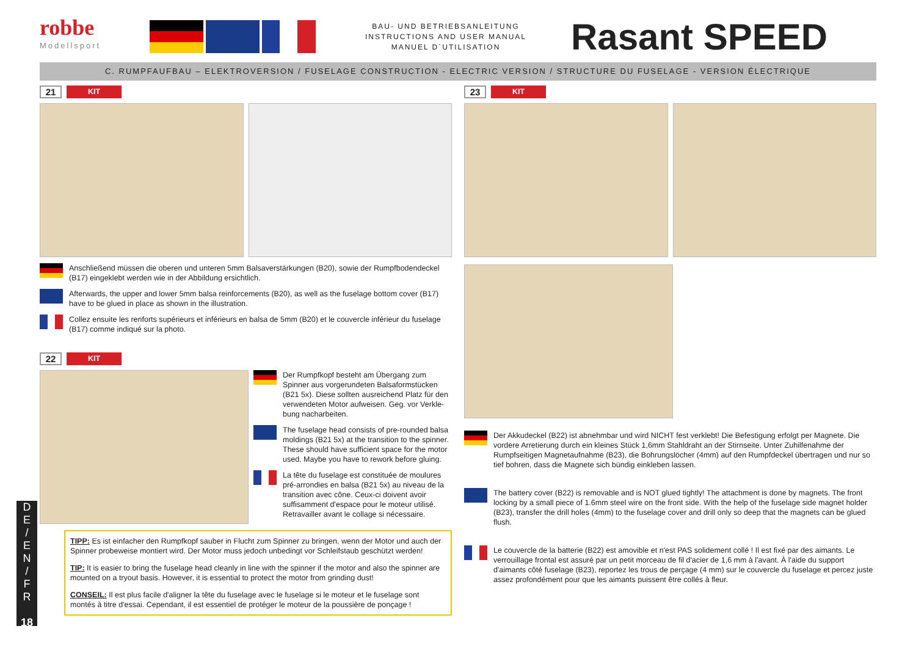robbe
Modellsport
BAU- UND BETRIEBSANLEITUNG
INSTRUCTIONS AND USER MANUAL
MANUEL D´UTILISATION
Rasant SPEED
C. RUMPFAUFBAU – ELEKTROVERSION / FUSELAGE CONSTRUCTION - ELECTRIC VERSION / STRUCTURE DU FUSELAGE - VERSION ÉLECTRIQUE
21
KIT
Anschließend müssen die oberen und unteren 5mm Balsaverstärkungen (B20), sowie der Rumpfboden­deckel (B17) eingeklebt werden wie in der Abbildung ersichtlich.
Afterwards, the upper and lower 5mm balsa reinforcements (B20), as well as the fuselage bottom cover (B17) have to be glued in place as shown in the illustration.
Collez ensuite les renforts supérieurs et inférieurs en balsa de 5mm (B20) et le couvercle inférieur du fusela­ge (B17) comme indiqué sur la photo.
22
KIT
Der Rumpfkopf besteht am Übergang zum Spinner aus vorgerundeten Balsaformstücken (B21 5x). Diese sollten ausreichend Platz für den verwendeten Motor aufweisen. Geg. vor Verkle­bung nacharbeiten.
The fuselage head consists of pre-rounded balsa moldings (B21 5x) at the transition to the spinner. These should have sufficient space for the motor used. Maybe you have to rework before gluing.
La tête du fuselage est constituée de moulures pré-arrondies en balsa (B21 5x) au niveau de la transition avec cône. Ceux-ci doivent avoir suffisamment d'espace pour le moteur utilisé. Retravailler avant le collage si nécessaire.
TIPP: Es ist einfacher den Rumpfkopf sauber in Flucht zum Spinner zu bringen, wenn der Motor und auch der Spinner probeweise montiert wird. Der Motor muss jedoch unbedingt vor Schleifstaub geschützt werden!
TIP: It is easier to bring the fuselage head cleanly in line with the spinner if the motor and also the spinner are mounted on a tryout basis. However, it is essential to protect the motor from grinding dust!
CONSEIL: Il est plus facile d'aligner la tête du fuselage avec le fuselage si le moteur et le fuselage sont montés à titre d'essai. Cependant, il est essentiel de protéger le moteur de la poussière de ponçage !
23
KIT
Der Akkudeckel (B22) ist abnehmbar und wird NICHT fest verklebt! Die Befestigung erfolgt per Magnete. Die vordere Arretierung durch ein kleines Stück 1,6mm Stahldraht an der Stirnseite. Unter Zuhilfenahme der Rumpfseitigen Magnetaufnahme (B23), die Bohrungslöcher (4mm) auf den Rumpfdeckel übertragen und nur so tief bohren, dass die Magnete sich bündig einkleben lassen.
The battery cover (B22) is removable and is NOT glued tightly! The attachment is done by magnets. The front locking by a small piece of 1.6mm steel wire on the front side. With the help of the fuselage side magnet holder (B23), transfer the drill holes (4mm) to the fuselage cover and drill only so deep that the magnets can be glued flush.
Le couvercle de la batterie (B22) est amovible et n'est PAS solidement collé ! Il est fixé par des aimants. Le verrouillage frontal est assuré par un petit morceau de fil d'acier de 1,6 mm à l'avant. À l'aide du support d'aimants côté fuselage (B23), reportez les trous de perçage (4 mm) sur le couvercle du fuselage et percez juste assez profondément pour que les aimants puissent être collés à fleur.
D
E
/
E
N
/
F
R
18